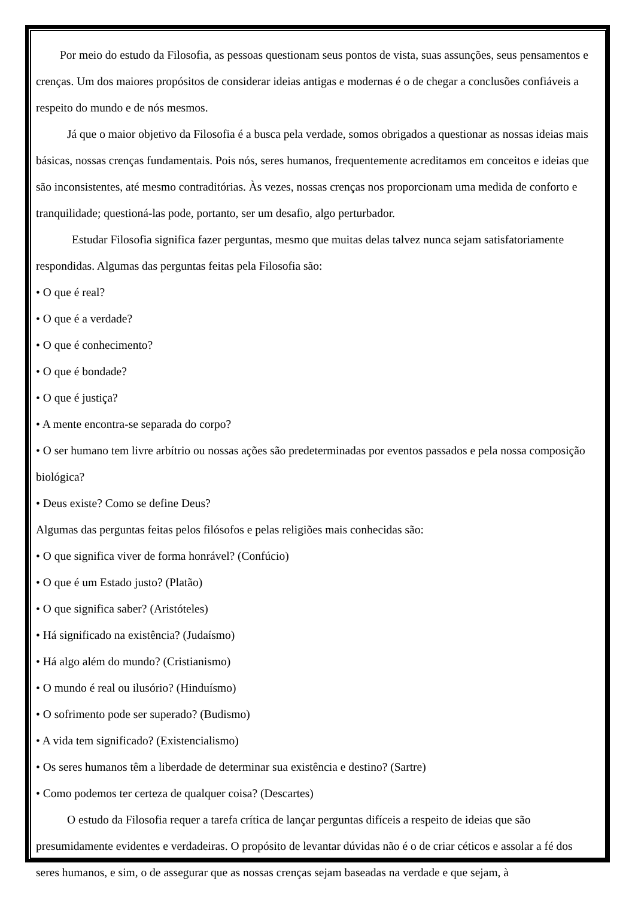Por meio do estudo da Filosofia, as pessoas questionam seus pontos de vista, suas assunções, seus pensamentos e crenças. Um dos maiores propósitos de considerar ideias antigas e modernas é o de chegar a conclusões confiáveis a respeito do mundo e de nós mesmos.
Já que o maior objetivo da Filosofia é a busca pela verdade, somos obrigados a questionar as nossas ideias mais básicas, nossas crenças fundamentais. Pois nós, seres humanos, frequentemente acreditamos em conceitos e ideias que são inconsistentes, até mesmo contraditórias. Às vezes, nossas crenças nos proporcionam uma medida de conforto e tranquilidade; questioná-las pode, portanto, ser um desafio, algo perturbador.
Estudar Filosofia significa fazer perguntas, mesmo que muitas delas talvez nunca sejam satisfatoriamente respondidas. Algumas das perguntas feitas pela Filosofia são:
• O que é real?
• O que é a verdade?
• O que é conhecimento?
• O que é bondade?
• O que é justiça?
• A mente encontra-se separada do corpo?
• O ser humano tem livre arbítrio ou nossas ações são predeterminadas por eventos passados e pela nossa composição biológica?
• Deus existe? Como se define Deus?
Algumas das perguntas feitas pelos filósofos e pelas religiões mais conhecidas são:
• O que significa viver de forma honrável? (Confúcio)
• O que é um Estado justo? (Platão)
• O que significa saber? (Aristóteles)
• Há significado na existência? (Judaísmo)
• Há algo além do mundo? (Cristianismo)
• O mundo é real ou ilusório? (Hinduísmo)
• O sofrimento pode ser superado? (Budismo)
• A vida tem significado? (Existencialismo)
• Os seres humanos têm a liberdade de determinar sua existência e destino? (Sartre)
• Como podemos ter certeza de qualquer coisa? (Descartes)
O estudo da Filosofia requer a tarefa crítica de lançar perguntas difíceis a respeito de ideias que são presumidamente evidentes e verdadeiras. O propósito de levantar dúvidas não é o de criar céticos e assolar a fé dos seres humanos, e sim, o de assegurar que as nossas crenças sejam baseadas na verdade e que sejam, à